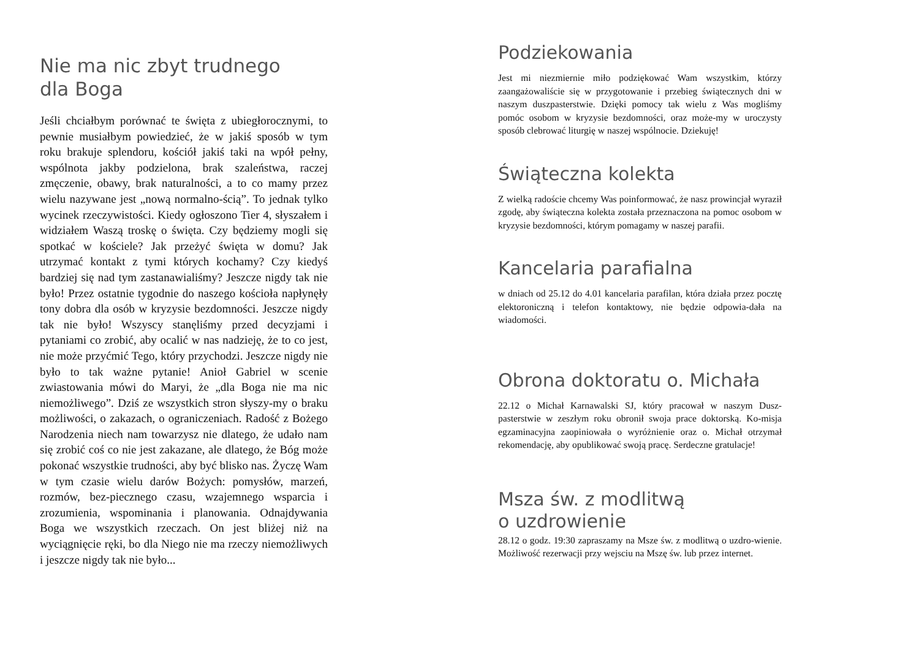Nie ma nic zbyt trudnego
dla Boga
Jeśli chciałbym porównać te święta z ubiegłorocznymi, to pewnie musiałbym powiedzieć, że w jakiś sposób w tym roku brakuje splendoru, kościół jakiś taki na wpół pełny, wspólnota jakby podzielona, brak szaleństwa, raczej zmęczenie, obawy, brak naturalności, a to co mamy przez wielu nazywane jest „nową normalno-ścią”. To jednak tylko wycinek rzeczywistości. Kiedy ogłoszono Tier 4, słyszałem i widziałem Waszą troskę o święta. Czy będziemy mogli się spotkać w kościele? Jak przeżyć święta w domu? Jak utrzymać kontakt z tymi których kochamy? Czy kiedyś bardziej się nad tym zastanawialiśmy? Jeszcze nigdy tak nie było! Przez ostatnie tygodnie do naszego kościoła napłynęły tony dobra dla osób w kryzysie bezdomności. Jeszcze nigdy tak nie było! Wszyscy stanęliśmy przed decyzjami i pytaniami co zrobić, aby ocalić w nas nadzieję, że to co jest, nie może przyćmić Tego, który przychodzi. Jeszcze nigdy nie było to tak ważne pytanie! Anioł Gabriel w scenie zwiastowania mówi do Maryi, że „dla Boga nie ma nic niemożliwego”. Dziś ze wszystkich stron słyszy-my o braku możliwości, o zakazach, o ograniczeniach. Radość z Bożego Narodzenia niech nam towarzysz nie dlatego, że udało nam się zrobić coś co nie jest zakazane, ale dlatego, że Bóg może pokonać wszystkie trudności, aby być blisko nas. Życzę Wam w tym czasie wielu darów Bożych: pomysłów, marzeń, rozmów, bez-piecznego czasu, wzajemnego wsparcia i zrozumienia, wspominania i planowania. Odnajdywania Boga we wszystkich rzeczach. On jest bliżej niż na wyciągnięcie ręki, bo dla Niego nie ma rzeczy niemożliwych i jeszcze nigdy tak nie było...
Podziekowania
Jest mi niezmiernie miło podziękować Wam wszystkim, którzy zaangażowaliście się w przygotowanie i przebieg świątecznych dni w naszym duszpasterstwie. Dzięki pomocy tak wielu z Was mogliśmy pomóc osobom w kryzysie bezdomności, oraz może-my w uroczysty sposób clebrować liturgię w naszej wspólnocie. Dziekuję!
Świąteczna kolekta
Z wielką radoście chcemy Was poinformować, że nasz prowincjał wyraził zgodę, aby świąteczna kolekta została przeznaczona na pomoc osobom w kryzysie bezdomności, którym pomagamy w naszej parafii.
Kancelaria parafialna
w dniach od 25.12 do 4.01 kancelaria parafilan, która działa przez pocztę elektoroniczną i telefon kontaktowy, nie będzie odpowia-dała na wiadomości.
Obrona doktoratu o. Michała
22.12 o Michał Karnawalski SJ, który pracował w naszym Dusz-pasterstwie w zeszłym roku obronił swoja prace doktorską. Ko-misja egzaminacyjna zaopiniowała o wyróżnienie oraz o. Michał otrzymał rekomendację, aby opublikować swoją pracę. Serdeczne gratulacje!
Msza św. z modlitwą
o uzdrowienie
28.12 o godz. 19:30 zapraszamy na Msze św. z modlitwą o uzdro-wienie. Możliwość rezerwacji przy wejsciu na Mszę św. lub przez internet.